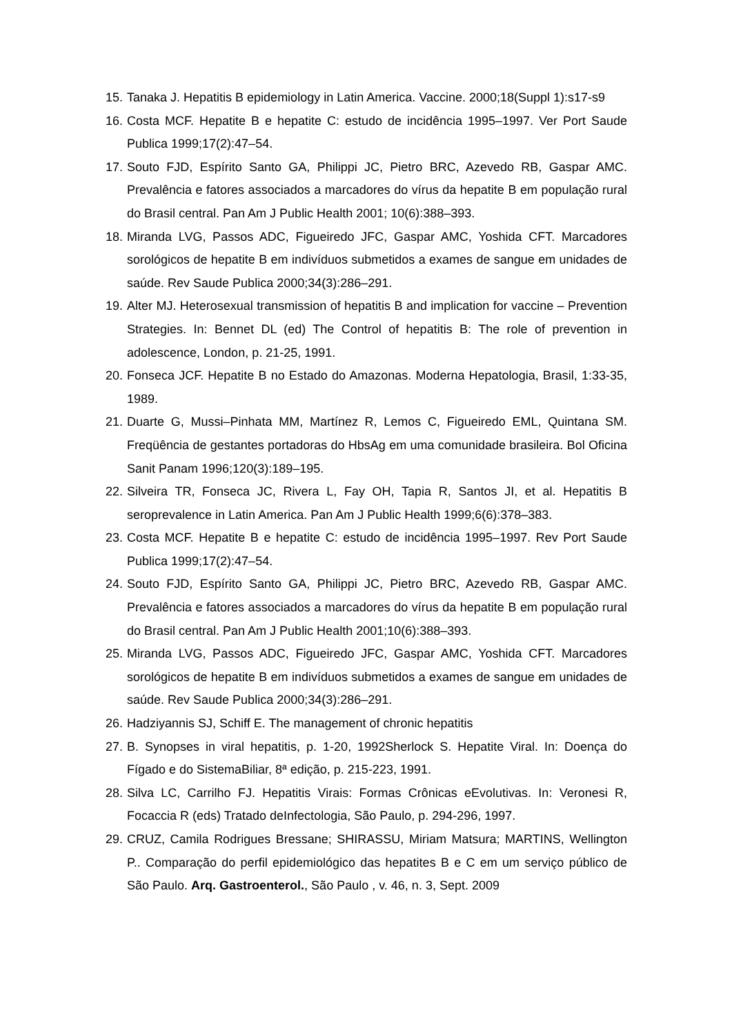15. Tanaka J. Hepatitis B epidemiology in Latin America. Vaccine. 2000;18(Suppl 1):s17-s9
16. Costa MCF. Hepatite B e hepatite C: estudo de incidência 1995–1997. Ver Port Saude Publica 1999;17(2):47–54.
17. Souto FJD, Espírito Santo GA, Philippi JC, Pietro BRC, Azevedo RB, Gaspar AMC. Prevalência e fatores associados a marcadores do vírus da hepatite B em população rural do Brasil central. Pan Am J Public Health 2001; 10(6):388–393.
18. Miranda LVG, Passos ADC, Figueiredo JFC, Gaspar AMC, Yoshida CFT. Marcadores sorológicos de hepatite B em indivíduos submetidos a exames de sangue em unidades de saúde. Rev Saude Publica 2000;34(3):286–291.
19. Alter MJ. Heterosexual transmission of hepatitis B and implication for vaccine – Prevention Strategies. In: Bennet DL (ed) The Control of hepatitis B: The role of prevention in adolescence, London, p. 21-25, 1991.
20. Fonseca JCF. Hepatite B no Estado do Amazonas. Moderna Hepatologia, Brasil, 1:33-35, 1989.
21. Duarte G, Mussi–Pinhata MM, Martínez R, Lemos C, Figueiredo EML, Quintana SM. Freqüência de gestantes portadoras do HbsAg em uma comunidade brasileira. Bol Oficina Sanit Panam 1996;120(3):189–195.
22. Silveira TR, Fonseca JC, Rivera L, Fay OH, Tapia R, Santos JI, et al. Hepatitis B seroprevalence in Latin America. Pan Am J Public Health 1999;6(6):378–383.
23. Costa MCF. Hepatite B e hepatite C: estudo de incidência 1995–1997. Rev Port Saude Publica 1999;17(2):47–54.
24. Souto FJD, Espírito Santo GA, Philippi JC, Pietro BRC, Azevedo RB, Gaspar AMC. Prevalência e fatores associados a marcadores do vírus da hepatite B em população rural do Brasil central. Pan Am J Public Health 2001;10(6):388–393.
25. Miranda LVG, Passos ADC, Figueiredo JFC, Gaspar AMC, Yoshida CFT. Marcadores sorológicos de hepatite B em indivíduos submetidos a exames de sangue em unidades de saúde. Rev Saude Publica 2000;34(3):286–291.
26. Hadziyannis SJ, Schiff E. The management of chronic hepatitis
27. B. Synopses in viral hepatitis, p. 1-20, 1992Sherlock S. Hepatite Viral. In: Doença do Fígado e do SistemaBiliar, 8ª edição, p. 215-223, 1991.
28. Silva LC, Carrilho FJ. Hepatitis Virais: Formas Crônicas eEvolutivas. In: Veronesi R, Focaccia R (eds) Tratado deInfectologia, São Paulo, p. 294-296, 1997.
29. CRUZ, Camila Rodrigues Bressane; SHIRASSU, Miriam Matsura; MARTINS, Wellington P.. Comparação do perfil epidemiológico das hepatites B e C em um serviço público de São Paulo. Arq. Gastroenterol., São Paulo , v. 46, n. 3, Sept. 2009